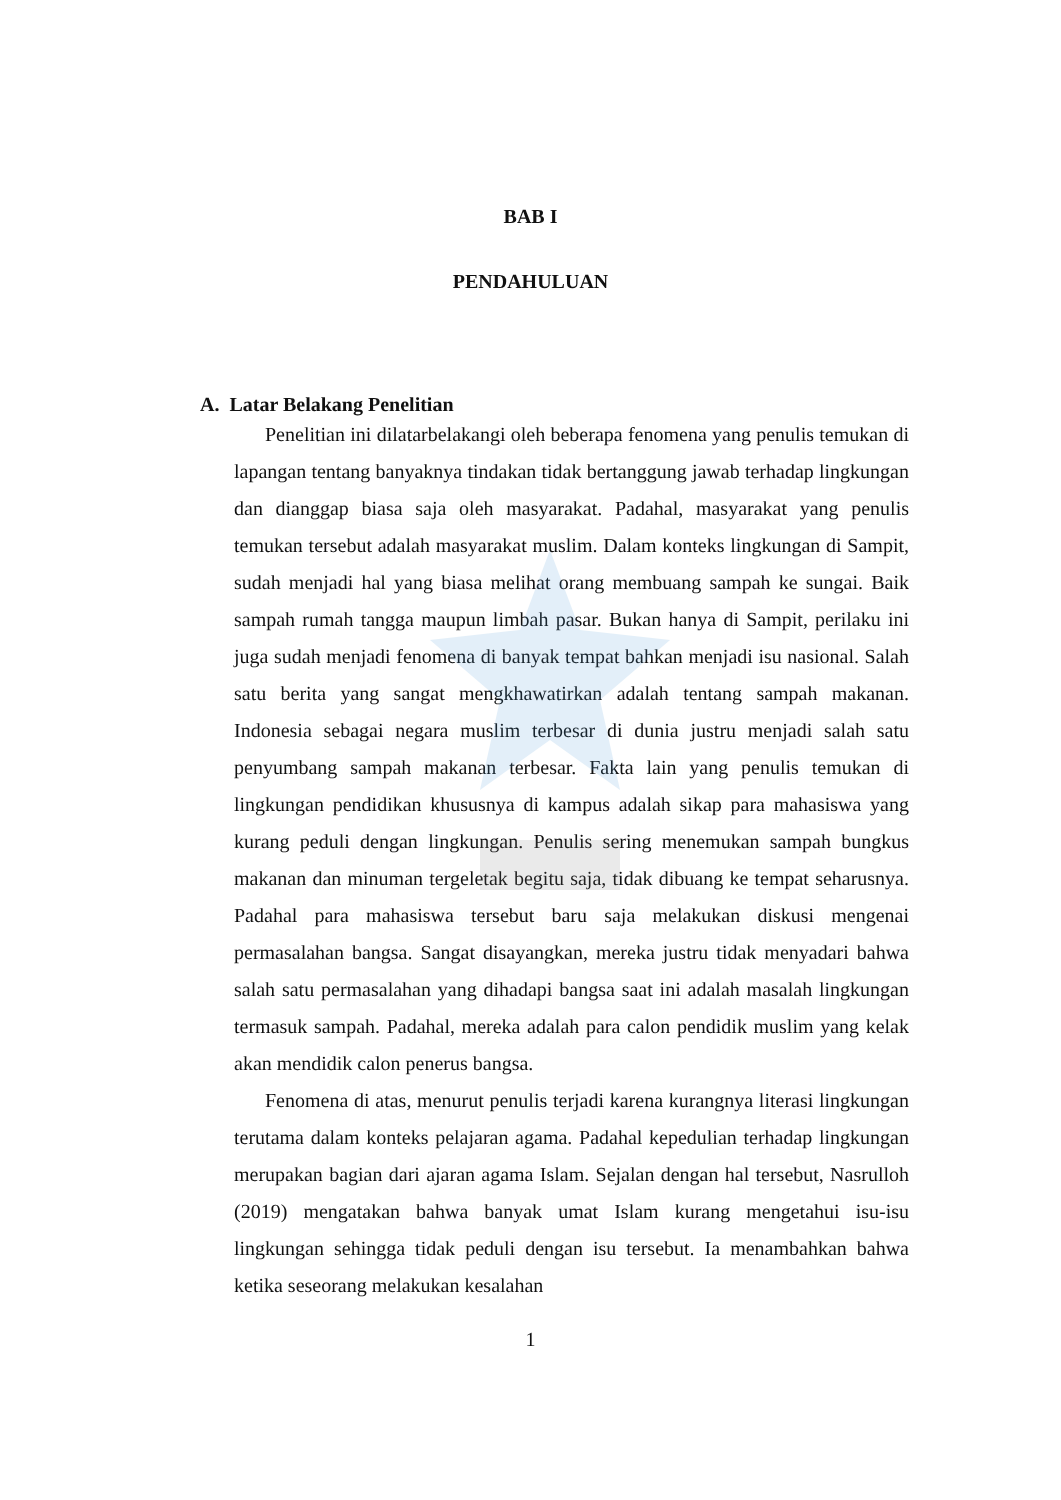BAB I
PENDAHULUAN
A. Latar Belakang Penelitian
Penelitian ini dilatarbelakangi oleh beberapa fenomena yang penulis temukan di lapangan tentang banyaknya tindakan tidak bertanggung jawab terhadap lingkungan dan dianggap biasa saja oleh masyarakat. Padahal, masyarakat yang penulis temukan tersebut adalah masyarakat muslim. Dalam konteks lingkungan di Sampit, sudah menjadi hal yang biasa melihat orang membuang sampah ke sungai. Baik sampah rumah tangga maupun limbah pasar. Bukan hanya di Sampit, perilaku ini juga sudah menjadi fenomena di banyak tempat bahkan menjadi isu nasional. Salah satu berita yang sangat mengkhawatirkan adalah tentang sampah makanan. Indonesia sebagai negara muslim terbesar di dunia justru menjadi salah satu penyumbang sampah makanan terbesar. Fakta lain yang penulis temukan di lingkungan pendidikan khususnya di kampus adalah sikap para mahasiswa yang kurang peduli dengan lingkungan. Penulis sering menemukan sampah bungkus makanan dan minuman tergeletak begitu saja, tidak dibuang ke tempat seharusnya. Padahal para mahasiswa tersebut baru saja melakukan diskusi mengenai permasalahan bangsa. Sangat disayangkan, mereka justru tidak menyadari bahwa salah satu permasalahan yang dihadapi bangsa saat ini adalah masalah lingkungan termasuk sampah. Padahal, mereka adalah para calon pendidik muslim yang kelak akan mendidik calon penerus bangsa.
Fenomena di atas, menurut penulis terjadi karena kurangnya literasi lingkungan terutama dalam konteks pelajaran agama. Padahal kepedulian terhadap lingkungan merupakan bagian dari ajaran agama Islam. Sejalan dengan hal tersebut, Nasrulloh (2019) mengatakan bahwa banyak umat Islam kurang mengetahui isu-isu lingkungan sehingga tidak peduli dengan isu tersebut. Ia menambahkan bahwa ketika seseorang melakukan kesalahan
1